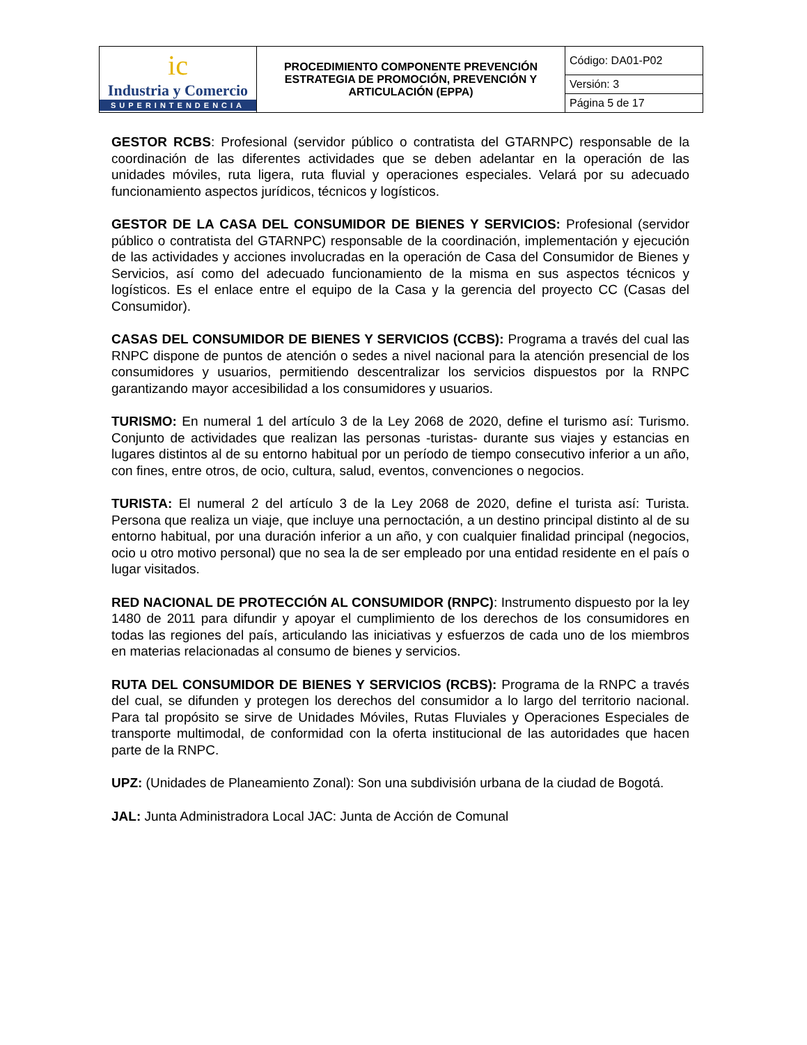| ic Industria y Comercio SUPERINTENDENCIA | PROCEDIMIENTO COMPONENTE PREVENCIÓN ESTRATEGIA DE PROMOCIÓN, PREVENCIÓN Y ARTICULACIÓN (EPPA) | Código: DA01-P02 |
| | | Versión: 3 |
| | | Página 5 de 17 |
GESTOR RCBS: Profesional (servidor público o contratista del GTARNPC) responsable de la coordinación de las diferentes actividades que se deben adelantar en la operación de las unidades móviles, ruta ligera, ruta fluvial y operaciones especiales. Velará por su adecuado funcionamiento aspectos jurídicos, técnicos y logísticos.
GESTOR DE LA CASA DEL CONSUMIDOR DE BIENES Y SERVICIOS: Profesional (servidor público o contratista del GTARNPC) responsable de la coordinación, implementación y ejecución de las actividades y acciones involucradas en la operación de Casa del Consumidor de Bienes y Servicios, así como del adecuado funcionamiento de la misma en sus aspectos técnicos y logísticos. Es el enlace entre el equipo de la Casa y la gerencia del proyecto CC (Casas del Consumidor).
CASAS DEL CONSUMIDOR DE BIENES Y SERVICIOS (CCBS): Programa a través del cual las RNPC dispone de puntos de atención o sedes a nivel nacional para la atención presencial de los consumidores y usuarios, permitiendo descentralizar los servicios dispuestos por la RNPC garantizando mayor accesibilidad a los consumidores y usuarios.
TURISMO: En numeral 1 del artículo 3 de la Ley 2068 de 2020, define el turismo así: Turismo. Conjunto de actividades que realizan las personas -turistas- durante sus viajes y estancias en lugares distintos al de su entorno habitual por un período de tiempo consecutivo inferior a un año, con fines, entre otros, de ocio, cultura, salud, eventos, convenciones o negocios.
TURISTA: El numeral 2 del artículo 3 de la Ley 2068 de 2020, define el turista así: Turista. Persona que realiza un viaje, que incluye una pernoctación, a un destino principal distinto al de su entorno habitual, por una duración inferior a un año, y con cualquier finalidad principal (negocios, ocio u otro motivo personal) que no sea la de ser empleado por una entidad residente en el país o lugar visitados.
RED NACIONAL DE PROTECCIÓN AL CONSUMIDOR (RNPC): Instrumento dispuesto por la ley 1480 de 2011 para difundir y apoyar el cumplimiento de los derechos de los consumidores en todas las regiones del país, articulando las iniciativas y esfuerzos de cada uno de los miembros en materias relacionadas al consumo de bienes y servicios.
RUTA DEL CONSUMIDOR DE BIENES Y SERVICIOS (RCBS): Programa de la RNPC a través del cual, se difunden y protegen los derechos del consumidor a lo largo del territorio nacional. Para tal propósito se sirve de Unidades Móviles, Rutas Fluviales y Operaciones Especiales de transporte multimodal, de conformidad con la oferta institucional de las autoridades que hacen parte de la RNPC.
UPZ: (Unidades de Planeamiento Zonal): Son una subdivisión urbana de la ciudad de Bogotá.
JAL: Junta Administradora Local JAC: Junta de Acción de Comunal